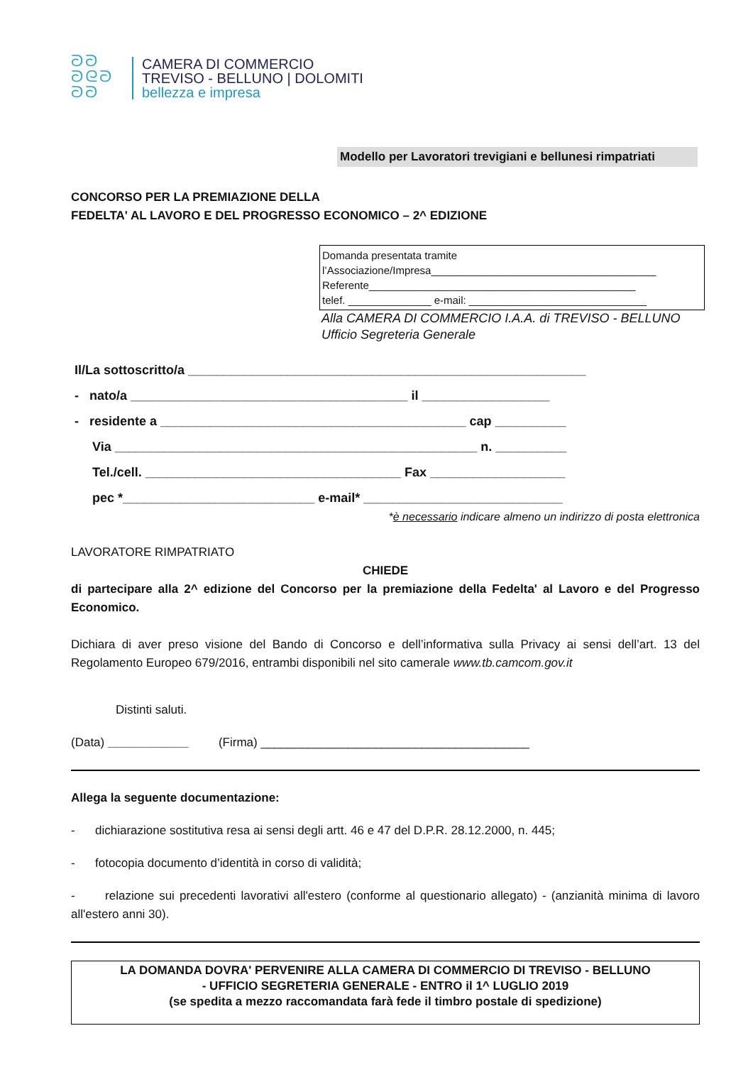ᘐᘐ
ᘐᘓᘐ
ᘐᘐ
CAMERA DI COMMERCIO
TREVISO - BELLUNO | DOLOMITI
bellezza e impresa
Modello per Lavoratori trevigiani e bellunesi rimpatriati
CONCORSO PER LA PREMIAZIONE DELLA
FEDELTA' AL LAVORO E DEL PROGRESSO ECONOMICO – 2^ EDIZIONE
Domanda presentata tramite
l’Associazione/Impresa______________________________________
Referente_____________________________________________
telef. ______________ e-mail: ______________________________
Alla CAMERA DI COMMERCIO I.A.A. di TREVISO - BELLUNO
Ufficio Segreteria Generale
Il/La sottoscritto/a ________________________________________________________
- nato/a _______________________________________ il __________________
- residente a ___________________________________________ cap __________
Via ___________________________________________________ n. __________
Tel./cell. ____________________________________ Fax ___________________
pec *___________________________ e-mail* ____________________________
*è necessario indicare almeno un indirizzo di posta elettronica
LAVORATORE RIMPATRIATO
CHIEDE
di partecipare alla 2^ edizione del Concorso per la premiazione della Fedelta' al Lavoro e del Progresso Economico.
Dichiara di aver preso visione del Bando di Concorso e dell’informativa sulla Privacy ai sensi dell’art. 13 del Regolamento Europeo 679/2016, entrambi disponibili nel sito camerale www.tb.camcom.gov.it
Distinti saluti.
(Data) ____________ (Firma) ________________________________________
Allega la seguente documentazione:
- dichiarazione sostitutiva resa ai sensi degli artt. 46 e 47 del D.P.R. 28.12.2000, n. 445;
- fotocopia documento d’identità in corso di validità;
- relazione sui precedenti lavorativi all'estero (conforme al questionario allegato) - (anzianità minima di lavoro all'estero anni 30).
LA DOMANDA DOVRA' PERVENIRE ALLA CAMERA DI COMMERCIO DI TREVISO - BELLUNO
- UFFICIO SEGRETERIA GENERALE - ENTRO il 1^ LUGLIO 2019
(se spedita a mezzo raccomandata farà fede il timbro postale di spedizione)